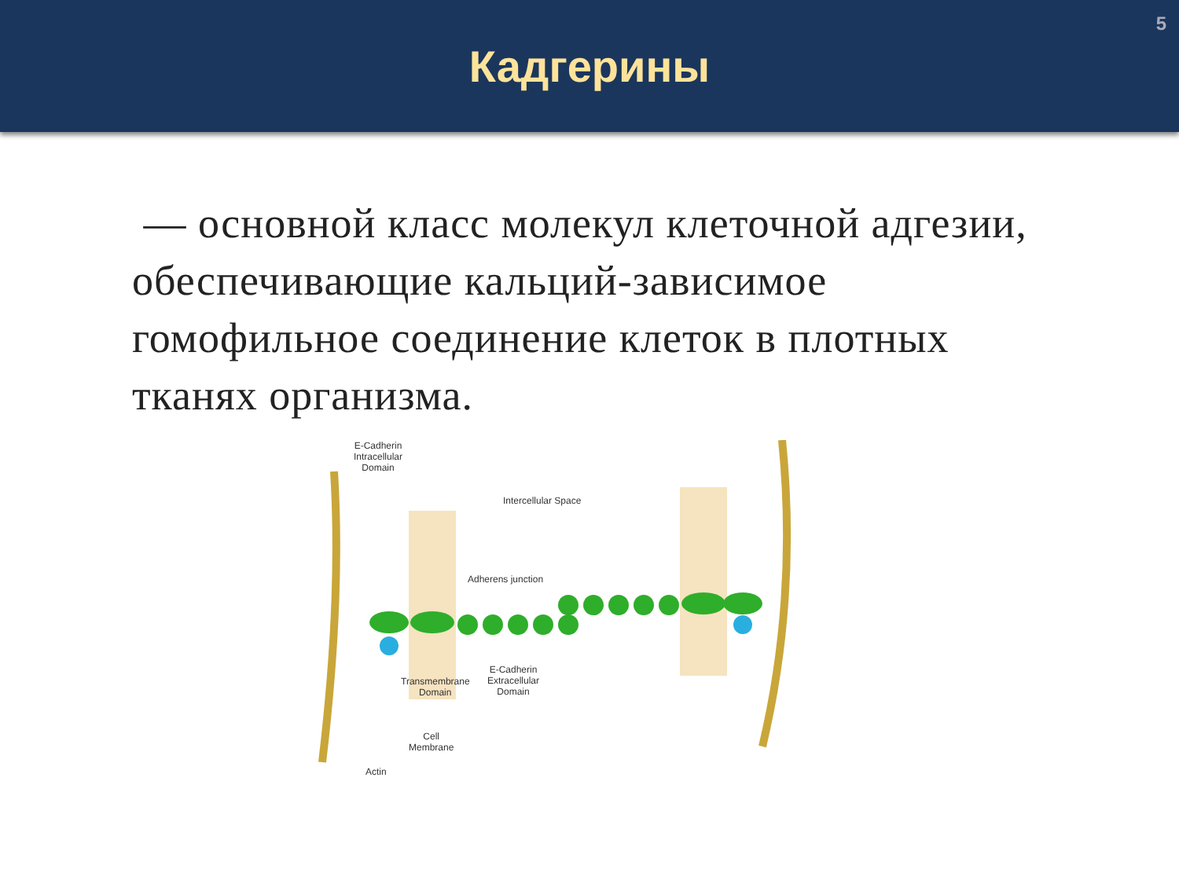5
Кадгерины
— основной класс молекул клеточной адгезии, обеспечивающие кальций-зависимое гомофильное соединение клеток в плотных тканях организма.
E-Cadherin
Intracellular
Domain
Intercellular Space
Adherens junction
Transmembrane
Domain
E-Cadherin
Extracellular
Domain
Cell
Membrane
Actin